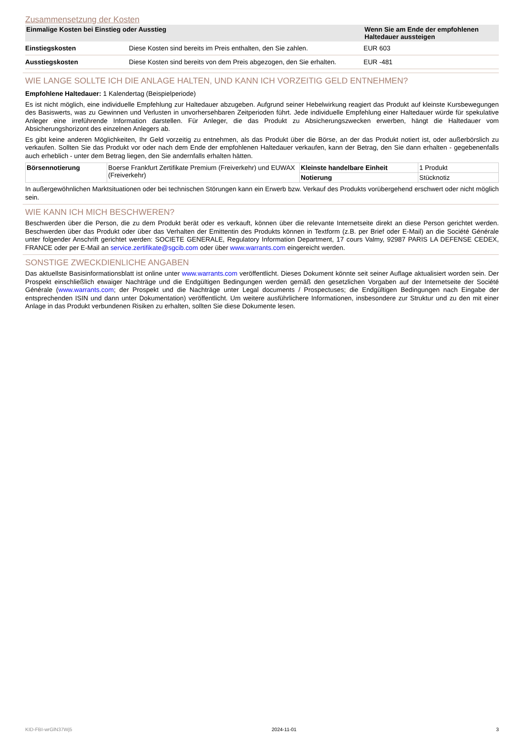Zusammensetzung der Kosten
| Einmalige Kosten bei Einstieg oder Ausstieg | | Wenn Sie am Ende der empfohlenen Haltedauer aussteigen |
| --- | --- | --- |
| Einstiegskosten | Diese Kosten sind bereits im Preis enthalten, den Sie zahlen. | EUR 603 |
| Ausstiegskosten | Diese Kosten sind bereits von dem Preis abgezogen, den Sie erhalten. | EUR -481 |
WIE LANGE SOLLTE ICH DIE ANLAGE HALTEN, UND KANN ICH VORZEITIG GELD ENTNEHMEN?
Empfohlene Haltedauer: 1 Kalendertag (Beispielperiode)
Es ist nicht möglich, eine individuelle Empfehlung zur Haltedauer abzugeben. Aufgrund seiner Hebelwirkung reagiert das Produkt auf kleinste Kursbewegungen des Basiswerts, was zu Gewinnen und Verlusten in unvorhersehbaren Zeitperioden führt. Jede individuelle Empfehlung einer Haltedauer würde für spekulative Anleger eine irreführende Information darstellen. Für Anleger, die das Produkt zu Absicherungszwecken erwerben, hängt die Haltedauer vom Absicherungshorizont des einzelnen Anlegers ab.
Es gibt keine anderen Möglichkeiten, Ihr Geld vorzeitig zu entnehmen, als das Produkt über die Börse, an der das Produkt notiert ist, oder außerbörslich zu verkaufen. Sollten Sie das Produkt vor oder nach dem Ende der empfohlenen Haltedauer verkaufen, kann der Betrag, den Sie dann erhalten - gegebenenfalls auch erheblich - unter dem Betrag liegen, den Sie andernfalls erhalten hätten.
| Börsennotierung | Boerse Frankfurt Zertifikate Premium (Freiverkehr) und EUWAX (Freiverkehr) | Kleinste handelbare Einheit | 1 Produkt |
| | | Notierung | Stücknotiz |
In außergewöhnlichen Marktsituationen oder bei technischen Störungen kann ein Erwerb bzw. Verkauf des Produkts vorübergehend erschwert oder nicht möglich sein.
WIE KANN ICH MICH BESCHWEREN?
Beschwerden über die Person, die zu dem Produkt berät oder es verkauft, können über die relevante Internetseite direkt an diese Person gerichtet werden. Beschwerden über das Produkt oder über das Verhalten der Emittentin des Produkts können in Textform (z.B. per Brief oder E-Mail) an die Société Générale unter folgender Anschrift gerichtet werden: SOCIETE GENERALE, Regulatory Information Department, 17 cours Valmy, 92987 PARIS LA DEFENSE CEDEX, FRANCE oder per E-Mail an service.zertifikate@sgcib.com oder über www.warrants.com eingereicht werden.
SONSTIGE ZWECKDIENLICHE ANGABEN
Das aktuellste Basisinformationsblatt ist online unter www.warrants.com veröffentlicht. Dieses Dokument könnte seit seiner Auflage aktualisiert worden sein. Der Prospekt einschließlich etwaiger Nachträge und die Endgültigen Bedingungen werden gemäß den gesetzlichen Vorgaben auf der Internetseite der Société Générale (www.warrants.com; der Prospekt und die Nachträge unter Legal documents / Prospectuses; die Endgültigen Bedingungen nach Eingabe der entsprechenden ISIN und dann unter Dokumentation) veröffentlicht. Um weitere ausführlichere Informationen, insbesondere zur Struktur und zu den mit einer Anlage in das Produkt verbundenen Risiken zu erhalten, sollten Sie diese Dokumente lesen.
KID-FBI-wrGlN37Wj5 2024-11-01 3